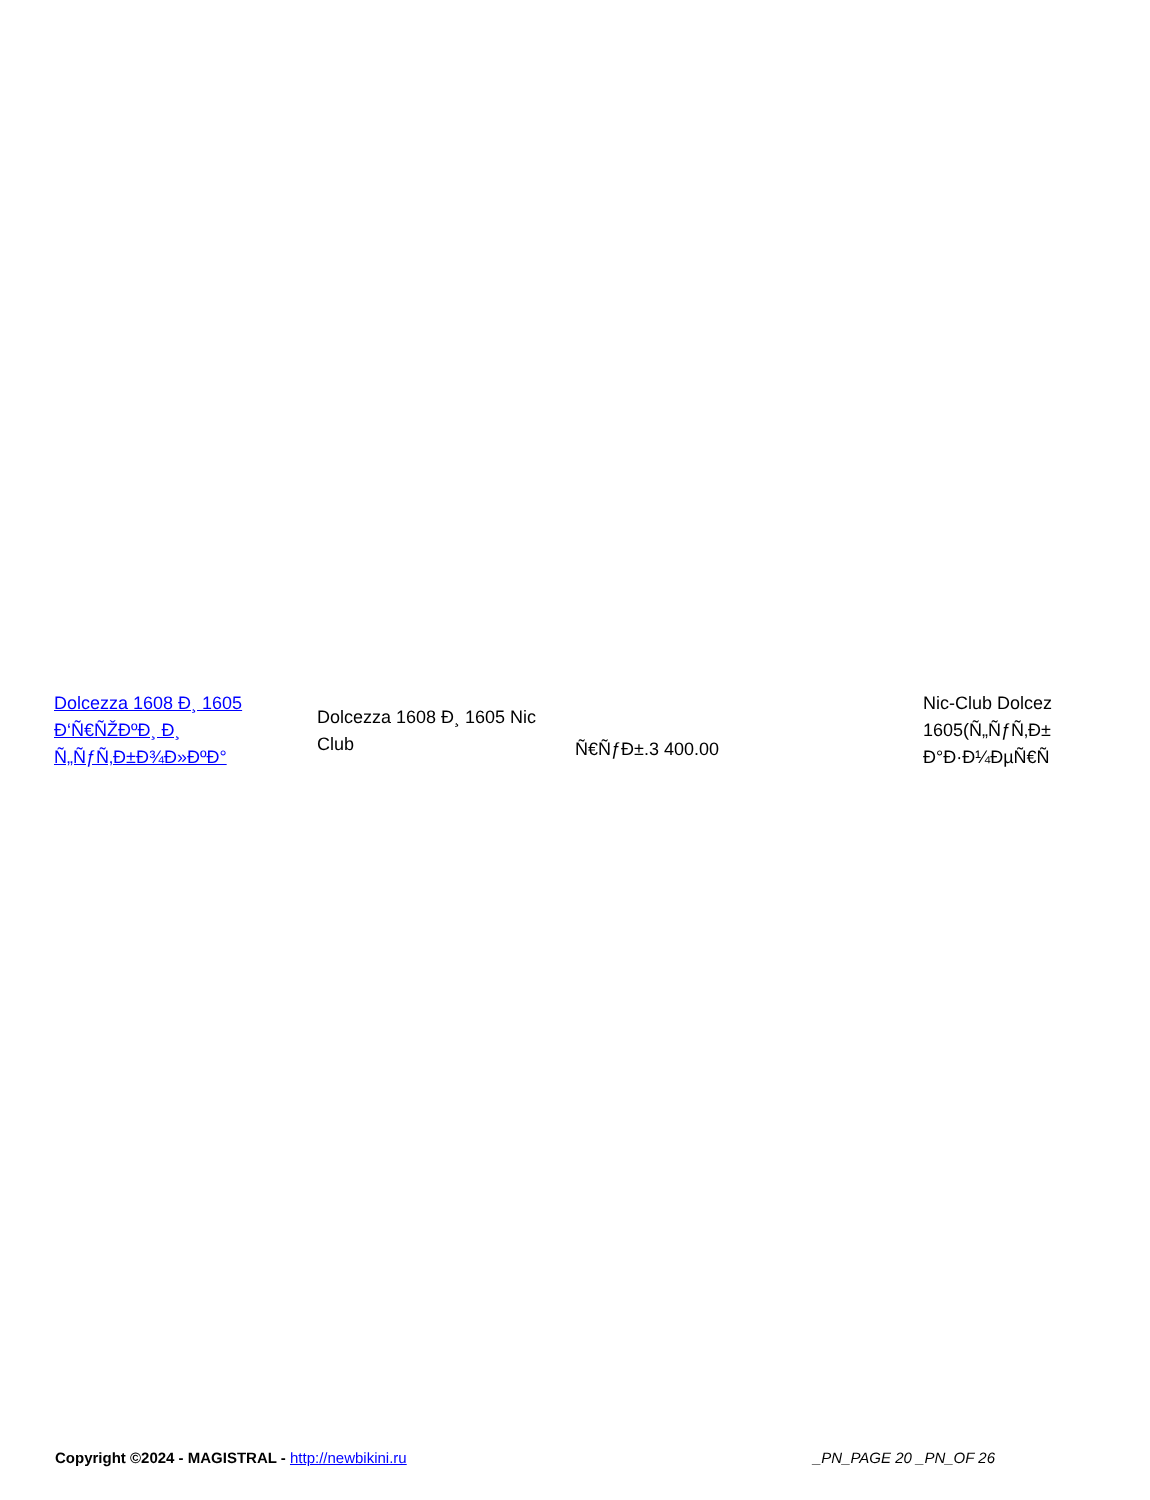| Dolcezza 1608 Ð¸ 1605 Ð‘Ñ€ÑŽÐºÐ¸ Ð¸ Ñ„ÑƒÑ‚Ð±Ð¾Ð»ÐºÐ° | Dolcezza 1608 Ð¸ 1605 Nic Club | Ñ€ÑƒÐ±.3 400.00 | Nic-Club Dolcez 1605(Ñ„ÑƒÑ‚Ð± Ð°Ð·Ð¼ÐµÑ€Ñ |
Copyright ©2024 - MAGISTRAL - http://newbikini.ru _PN_PAGE 20 _PN_OF 26